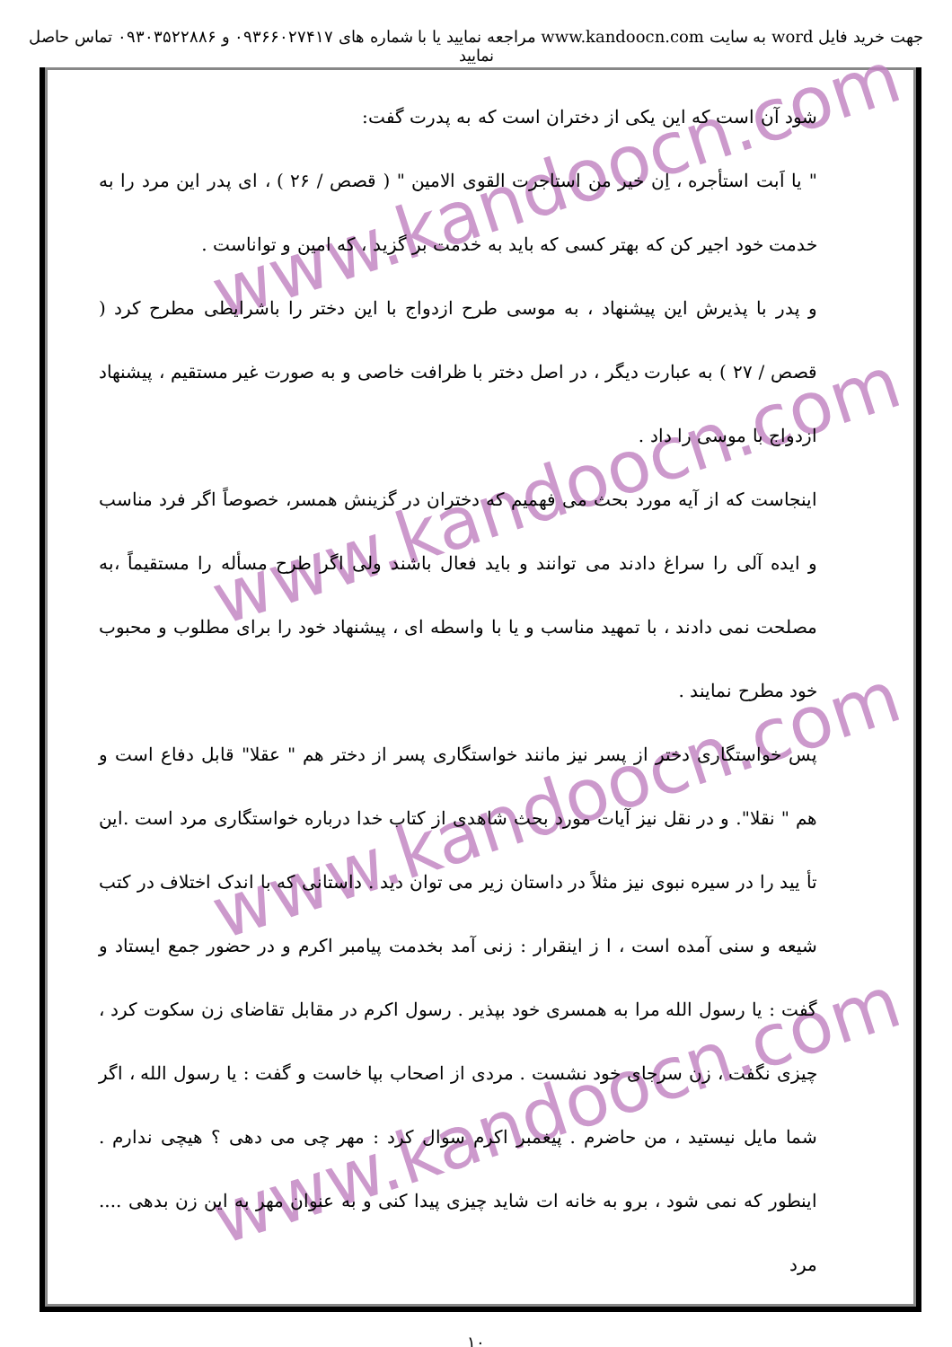جهت خرید فایل word به سایت www.kandoocn.com مراجعه نمایید یا با شماره های ۰۹۳۶۶۰۲۷۴۱۷ و ۰۹۳۰۳۵۲۲۸۸۶ تماس حاصل نمایید
www.kandoocn.com
www.kandoocn.com
www.kandoocn.com
www.kandoocn.com
شود آن است که این یکی از دختران است که به پدرت گفت:
" یا اَبت استأجره ، اِن خیر من استاجرت القوی الامین " ( قصص / ۲۶ ) ، ای پدر این مرد را به خدمت خود اجیر کن که بهتر کسی که باید به خدمت بر گزید ، که امین و تواناست .
و پدر با پذیرش این پیشنهاد ، به موسی طرح ازدواج با این دختر را باشرایطی مطرح کرد ( قصص / ۲۷ ) به عبارت دیگر ، در اصل دختر با ظرافت خاصی و به صورت غیر مستقیم ، پیشنهاد ازدواج با موسی را داد .
اینجاست که از آیه مورد بحث می فهمیم که دختران در گزینش همسر، خصوصاً اگر فرد مناسب و ایده آلی را سراغ دادند می توانند و باید فعال باشند ولی اگر طرح مسأله را مستقیماً ،به مصلحت نمی دادند ، با تمهید مناسب و یا با واسطه ای ، پیشنهاد خود را برای مطلوب و محبوب خود مطرح نمایند .
پس خواستگاری دختر از پسر نیز مانند خواستگاری پسر از دختر هم " عقلا" قابل دفاع است و هم " نقلا". و در نقل نیز آیات مورد بحث شاهدی از کتاب خدا درباره خواستگاری مرد است .این تأ یید را در سیره نبوی نیز مثلاً در داستان زیر می توان دید . داستانی که با اندک اختلاف در کتب شیعه و سنی آمده است ، ا ز اینقرار : زنی آمد بخدمت پیامبر اکرم و در حضور جمع ایستاد و گفت : یا رسول الله مرا به همسری خود بپذیر . رسول اکرم در مقابل تقاضای زن سکوت کرد ، چیزی نگفت ، زن سرجای خود نشست . مردی از اصحاب بپا خاست و گفت : یا رسول الله ، اگر شما مایل نیستید ، من حاضرم . پیغمبر اکرم سوال کرد : مهر چی می دهی ؟ هیچی ندارم . اینطور که نمی شود ، برو به خانه ات شاید چیزی پیدا کنی و به عنوان مهر به این زن بدهی .... مرد
۱۰